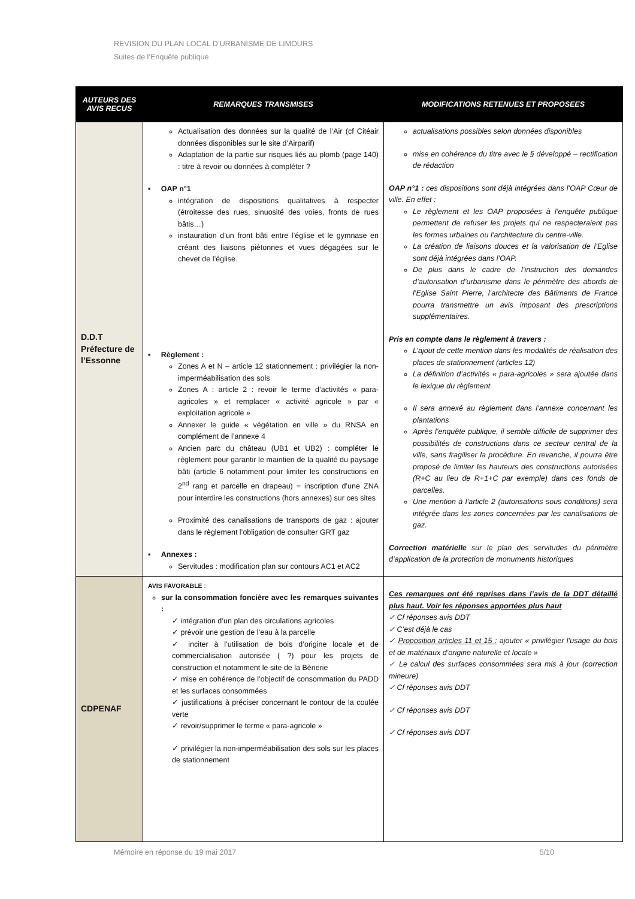REVISION DU PLAN LOCAL D’URBANISME DE LIMOURS
Suites de l’Enquête publique
| AUTEURS DES AVIS RECUS | REMARQUES TRANSMISES | MODIFICATIONS RETENUES ET PROPOSEES |
| --- | --- | --- |
| D.D.T Préfecture de l’Essonne | Actualisation des données sur la qualité de l’Air (cf Citéair données disponibles sur le site d’Airparif) Adaptation de la partie sur risques liés au plomb (page 140) : titre à revoir ou données à compléter ? ▪ OAP n°1 intégration de dispositions qualitatives à respecter (étroitesse des rues, sinuosité des voies, fronts de rues bâtis…) instauration d’un front bâti entre l’église et le gymnase en créant des liaisons piétonnes et vues dégagées sur le chevet de l’église. ▪ Règlement : Zones A et N – article 12 stationnement : privilégier la non-imperméabilisation des sols Zones A : article 2 : revoir le terme d’activités « para-agricoles » et remplacer « activité agricole » par « exploitation agricole » Annexer le guide « végétation en ville » du RNSA en complément de l’annexe 4 Ancien parc du château (UB1 et UB2) : compléter le règlement pour garantir le maintien de la qualité du paysage bâti (article 6 notamment pour limiter les constructions en 2<sup>nd</sup> rang et parcelle en drapeau) = inscription d’une ZNA pour interdire les constructions (hors annexes) sur ces sites Proximité des canalisations de transports de gaz : ajouter dans le règlement l’obligation de consulter GRT gaz ▪ Annexes : Servitudes : modification plan sur contours AC1 et AC2 | actualisations possibles selon données disponibles mise en cohérence du titre avec le § développé – rectification de rédaction OAP n°1 : ces dispositions sont déjà intégrées dans l’OAP Cœur de ville. En effet : Le règlement et les OAP proposées à l’enquête publique permettent de refuser les projets qui ne respecteraient pas les formes urbaines ou l’architecture du centre-ville. La création de liaisons douces et la valorisation de l’Eglise sont déjà intégrées dans l’OAP. De plus dans le cadre de l’instruction des demandes d’autorisation d’urbanisme dans le périmètre des abords de l’Eglise Saint Pierre, l’architecte des Bâtiments de France pourra transmettre un avis imposant des prescriptions supplémentaires. Pris en compte dans le règlement à travers : L’ajout de cette mention dans les modalités de réalisation des places de stationnement (articles 12) La définition d’activités « para-agricoles » sera ajoutée dans le lexique du règlement Il sera annexé au règlement dans l’annexe concernant les plantations Après l’enquête publique, il semble difficile de supprimer des possibilités de constructions dans ce secteur central de la ville, sans fragiliser la procédure. En revanche, il pourra être proposé de limiter les hauteurs des constructions autorisées (R+C au lieu de R+1+C par exemple) dans ces fonds de parcelles. Une mention à l’article 2 (autorisations sous conditions) sera intégrée dans les zones concernées par les canalisations de gaz. Correction matérielle sur le plan des servitudes du périmètre d’application de la protection de monuments historiques |
| CDPENAF | AVIS FAVORABLE : sur la consommation foncière avec les remarques suivantes : ✓ intégration d’un plan des circulations agricoles ✓ prévoir une gestion de l’eau à la parcelle ✓ inciter à l’utilisation de bois d’origine locale et de commercialisation autorisée ( ?) pour les projets de construction et notamment le site de la Bènerie ✓ mise en cohérence de l’objectif de consommation du PADD et les surfaces consommées ✓ justifications à préciser concernant le contour de la coulée verte ✓ revoir/supprimer le terme « para-agricole » ✓ privilégier la non-imperméabilisation des sols sur les places de stationnement | Ces remarques ont été reprises dans l’avis de la DDT détaillé plus haut. Voir les réponses apportées plus haut ✓ Cf réponses avis DDT ✓ C’est déjà le cas ✓ Proposition articles 11 et 15 : ajouter « privilégier l’usage du bois et de matériaux d’origine naturelle et locale » ✓ Le calcul des surfaces consommées sera mis à jour (correction mineure) ✓ Cf réponses avis DDT ✓ Cf réponses avis DDT ✓ Cf réponses avis DDT |
Mémoire en réponse du 19 mai 2017 5/10